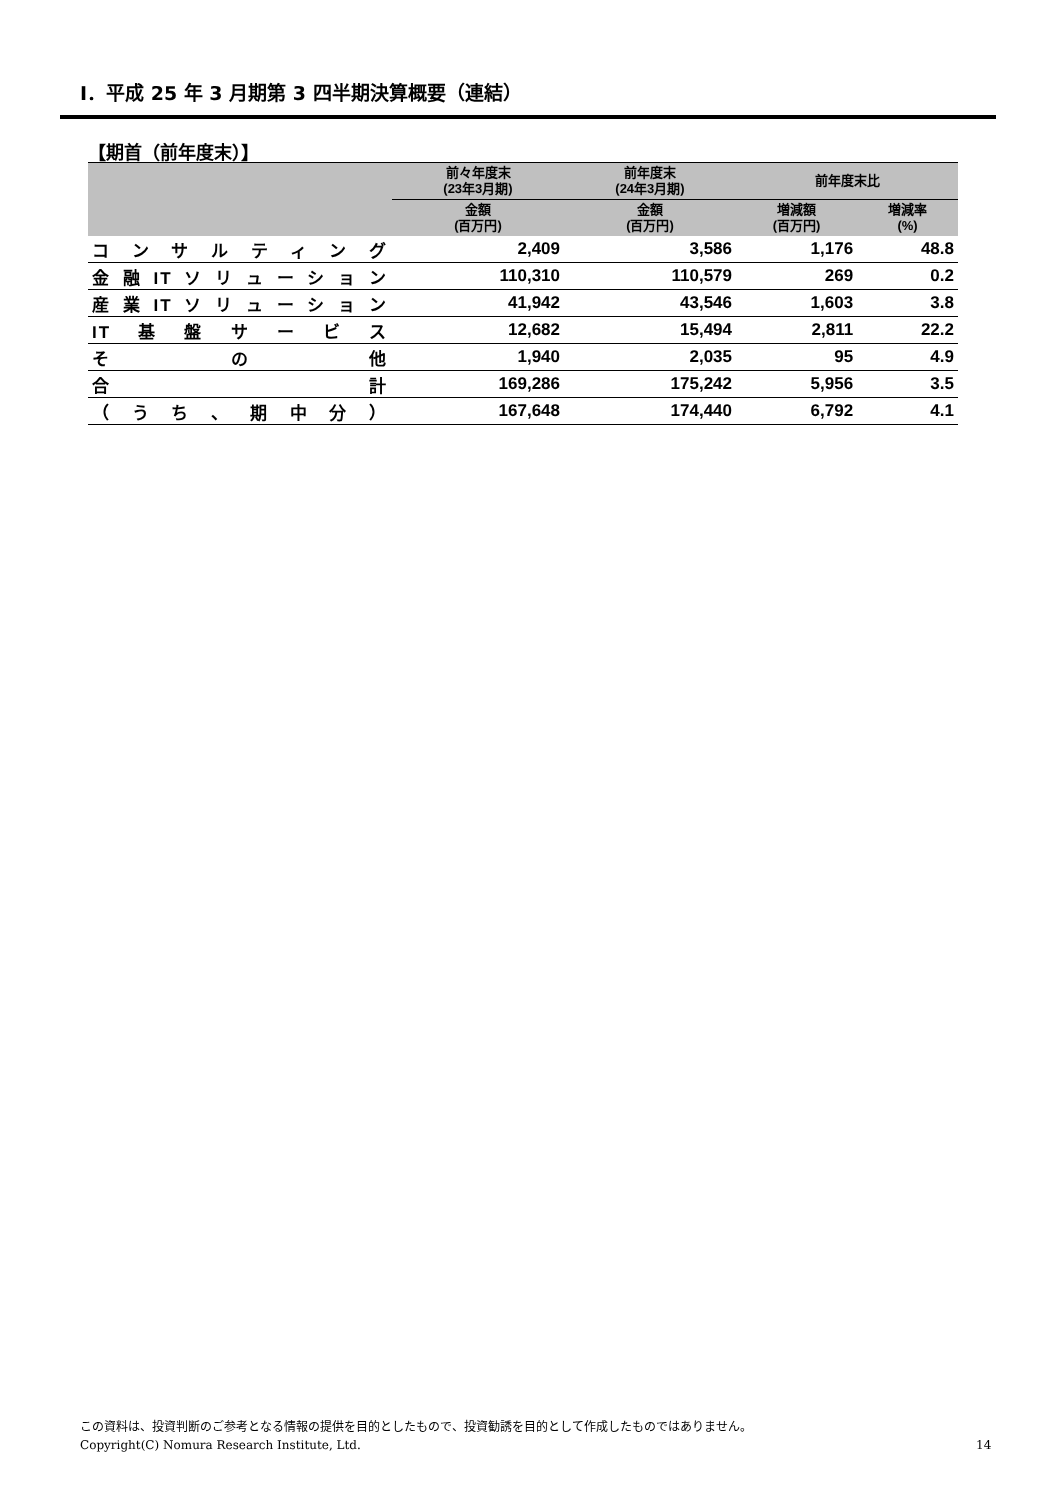Ⅰ．平成 25 年 3 月期第 3 四半期決算概要（連結）
【期首（前年度末）】
| | 前々年度末 (23年3月期) | 前年度末 (24年3月期) | 前年度末比 | |
| --- | --- | --- | --- | --- |
| | 金額 (百万円) | 金額 (百万円) | 増減額 (百万円) | 増減率 (%) |
| コンサルティング | 2,409 | 3,586 | 1,176 | 48.8 |
| 金融ITソリューション | 110,310 | 110,579 | 269 | 0.2 |
| 産業ITソリューション | 41,942 | 43,546 | 1,603 | 3.8 |
| IT基盤サービス | 12,682 | 15,494 | 2,811 | 22.2 |
| その他 | 1,940 | 2,035 | 95 | 4.9 |
| 合計 | 169,286 | 175,242 | 5,956 | 3.5 |
| （うち、期中分） | 167,648 | 174,440 | 6,792 | 4.1 |
この資料は、投資判断のご参考となる情報の提供を目的としたもので、投資勧誘を目的として作成したものではありません。
Copyright(C) Nomura Research Institute, Ltd.
14